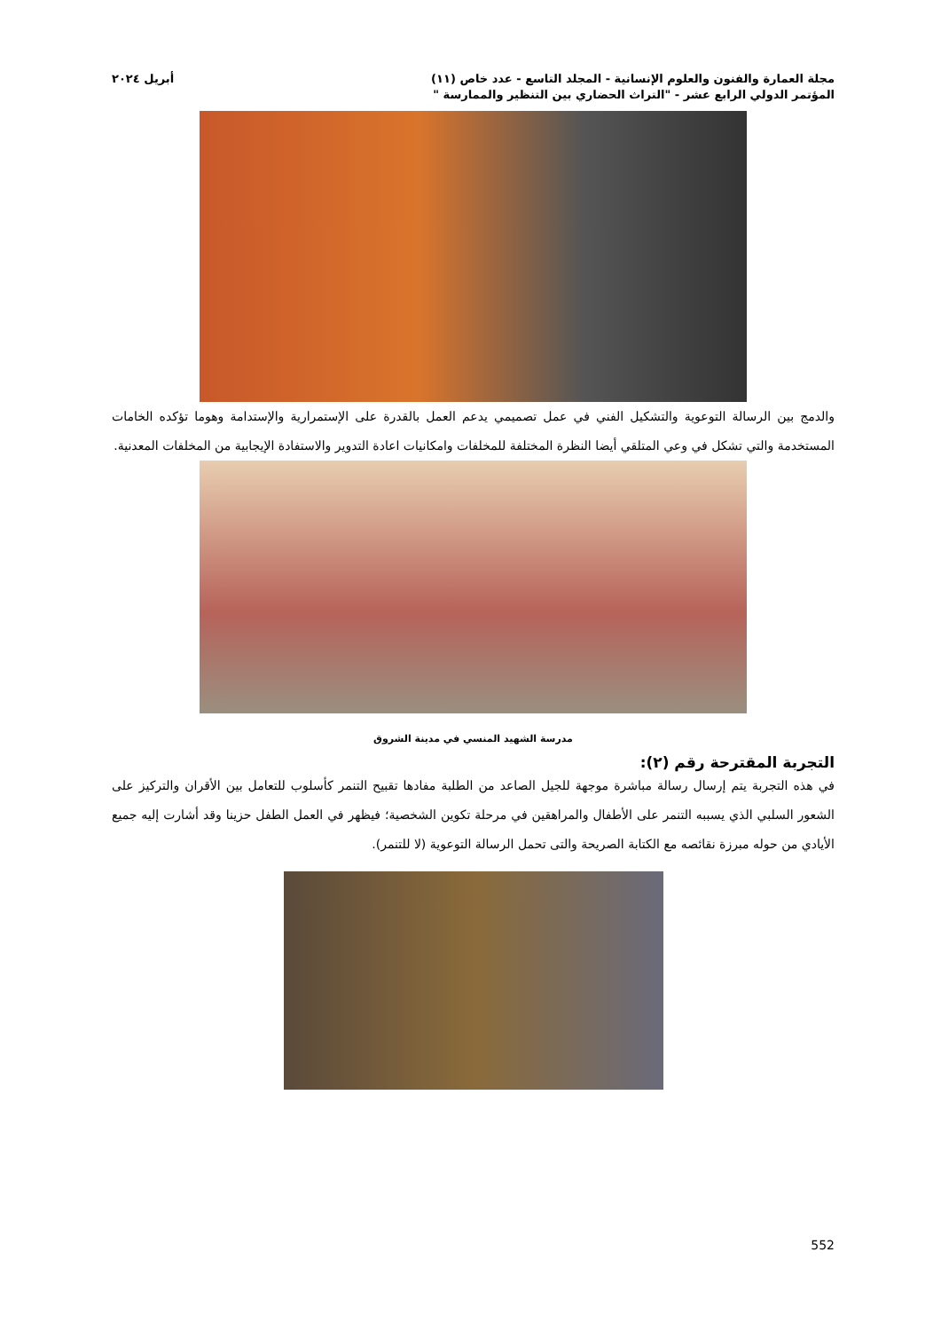مجلة العمارة والفنون والعلوم الإنسانية - المجلد التاسع - عدد خاص (١١) أبريل ٢٠٢٤
المؤتمر الدولي الرابع عشر - "التراث الحضاري بين التنظير والممارسة "
والدمج بين الرسالة التوعوية والتشكيل الفني في عمل تصميمي يدعم العمل بالقدرة على الإستمرارية والإستدامة وهوما تؤكده الخامات المستخدمة والتي تشكل في وعي المتلقي أيضا النظرة المختلفة للمخلفات وامكانيات اعادة التدوير والاستفادة الإيجابية من المخلفات المعدنية.
مدرسة الشهيد المنسي في مدينة الشروق
التجربة المقترحة رقم (٢):
في هذه التجربة يتم إرسال رسالة مباشرة موجهة للجيل الصاعد من الطلبة مفادها تقبيح التنمر كأسلوب للتعامل بين الأقران والتركيز على الشعور السلبي الذي يسببه التنمر على الأطفال والمراهقين في مرحلة تكوين الشخصية؛ فيظهر في العمل الطفل حزينا وقد أشارت إليه جميع الأيادي من حوله مبرزة نقائصه مع الكتابة الصريحة والتى تحمل الرسالة التوعوية (لا للتنمر).
552